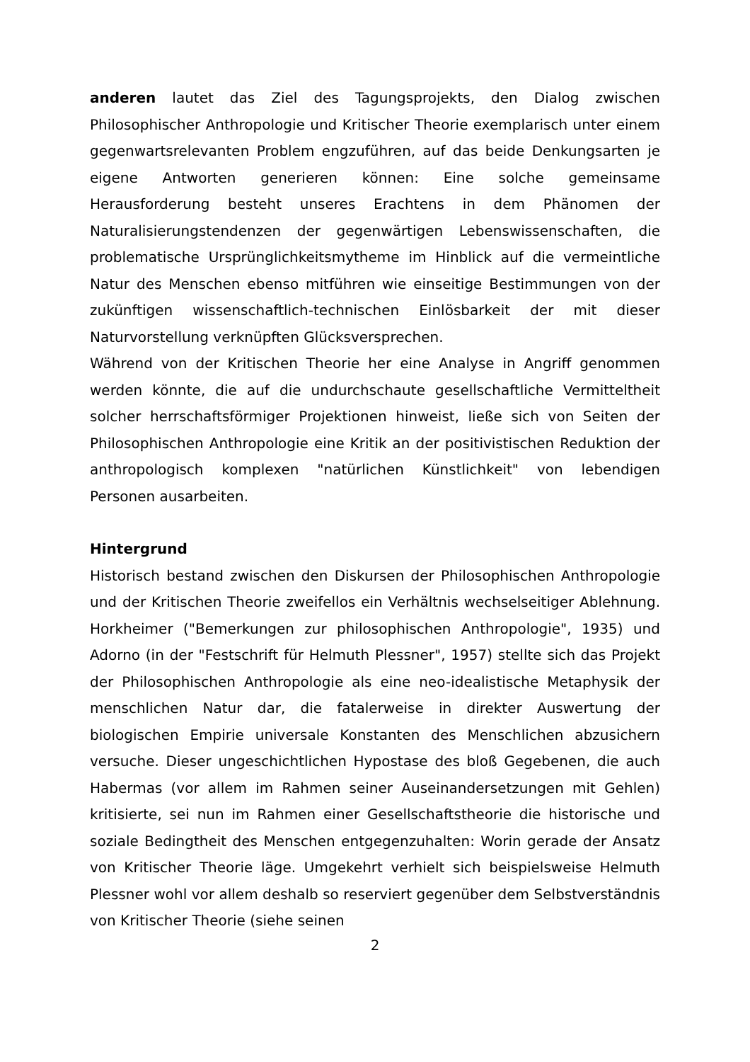anderen lautet das Ziel des Tagungsprojekts, den Dialog zwischen Philosophischer Anthropologie und Kritischer Theorie exemplarisch unter einem gegenwartsrelevanten Problem engzuführen, auf das beide Denkungsarten je eigene Antworten generieren können: Eine solche gemeinsame Herausforderung besteht unseres Erachtens in dem Phänomen der Naturalisierungstendenzen der gegenwärtigen Lebenswissenschaften, die problematische Ursprünglichkeitsmytheme im Hinblick auf die vermeintliche Natur des Menschen ebenso mitführen wie einseitige Bestimmungen von der zukünftigen wissenschaftlich-technischen Einlösbarkeit der mit dieser Naturvorstellung verknüpften Glücksversprechen.
Während von der Kritischen Theorie her eine Analyse in Angriff genommen werden könnte, die auf die undurchschaute gesellschaftliche Vermitteltheit solcher herrschaftsförmiger Projektionen hinweist, ließe sich von Seiten der Philosophischen Anthropologie eine Kritik an der positivistischen Reduktion der anthropologisch komplexen "natürlichen Künstlichkeit" von lebendigen Personen ausarbeiten.
Hintergrund
Historisch bestand zwischen den Diskursen der Philosophischen Anthropologie und der Kritischen Theorie zweifellos ein Verhältnis wechselseitiger Ablehnung. Horkheimer ("Bemerkungen zur philosophischen Anthropologie", 1935) und Adorno (in der "Festschrift für Helmuth Plessner", 1957) stellte sich das Projekt der Philosophischen Anthropologie als eine neo-idealistische Metaphysik der menschlichen Natur dar, die fatalerweise in direkter Auswertung der biologischen Empirie universale Konstanten des Menschlichen abzusichern versuche. Dieser ungeschichtlichen Hypostase des bloß Gegebenen, die auch Habermas (vor allem im Rahmen seiner Auseinandersetzungen mit Gehlen) kritisierte, sei nun im Rahmen einer Gesellschaftstheorie die historische und soziale Bedingtheit des Menschen entgegenzuhalten: Worin gerade der Ansatz von Kritischer Theorie läge. Umgekehrt verhielt sich beispielsweise Helmuth Plessner wohl vor allem deshalb so reserviert gegenüber dem Selbstverständnis von Kritischer Theorie (siehe seinen
2